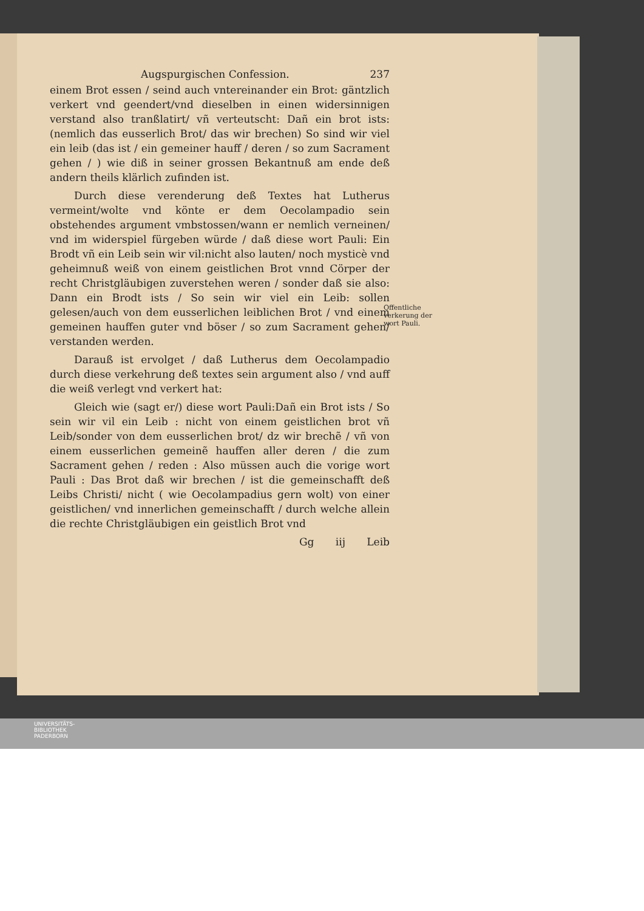Augspurgischen Confession. 237
einem Brot essen / seind auch vntereinander ein Brot: gäntzlich verkert vnd geendert/vnd dieselben in einen widersinnigen verstand also tranßlatirt/ vñ verteutscht: Dañ ein brot ists: (nemlich das eusserlich Brot/ das wir brechen) So sind wir viel ein leib (das ist / ein gemeiner hauff / deren / so zum Sacrament gehen / ) wie diß in seiner grossen Bekantnuß am ende deß andern theils klärlich zufinden ist.
Durch diese verenderung deß Textes hat Lutherus vermeint/wolte vnd könte er dem Oecolampadio sein obstehendes argument vmbstossen/wann er nemlich verneinen/ vnd im widerspiel fürgeben würde / daß diese wort Pauli: Ein Brodt vñ ein Leib sein wir vil:nicht also lauten/ noch mysticè vnd geheimnuß weiß von einem geistlichen Brot vnnd Cörper der recht Christgläubigen zuverstehen weren / sonder daß sie also: Dann ein Brodt ists / So sein wir viel ein Leib: sollen gelesen/auch von dem eusserlichen leiblichen Brot / vnd einem gemeinen hauffen guter vnd böser / so zum Sacrament gehen/ verstanden werden.
Darauß ist ervolget / daß Lutherus dem Oecolampadio durch diese verkehrung deß textes sein argument also / vnd auff die weiß verlegt vnd verkert hat:
Gleich wie (sagt er/) diese wort Pauli:Dañ ein Brot ists / So sein wir vil ein Leib : nicht von einem geistlichen brot vñ Leib/sonder von dem eusserlichen brot/ dz wir brechẽ / vñ von einem eusserlichen gemeinẽ hauffen aller deren / die zum Sacrament gehen / reden : Also müssen auch die vorige wort Pauli : Das Brot daß wir brechen / ist die gemeinschafft deß Leibs Christi/ nicht ( wie Oecolampadius gern wolt) von einer geistlichen/ vnd innerlichen gemeinschafft / durch welche allein die rechte Christgläubigen ein geistlich Brot vnd
Gg iij Leib
Offentliche verkerung der wort Pauli.
UNIVERSITÄTS-
BIBLIOTHEK
PADERBORN